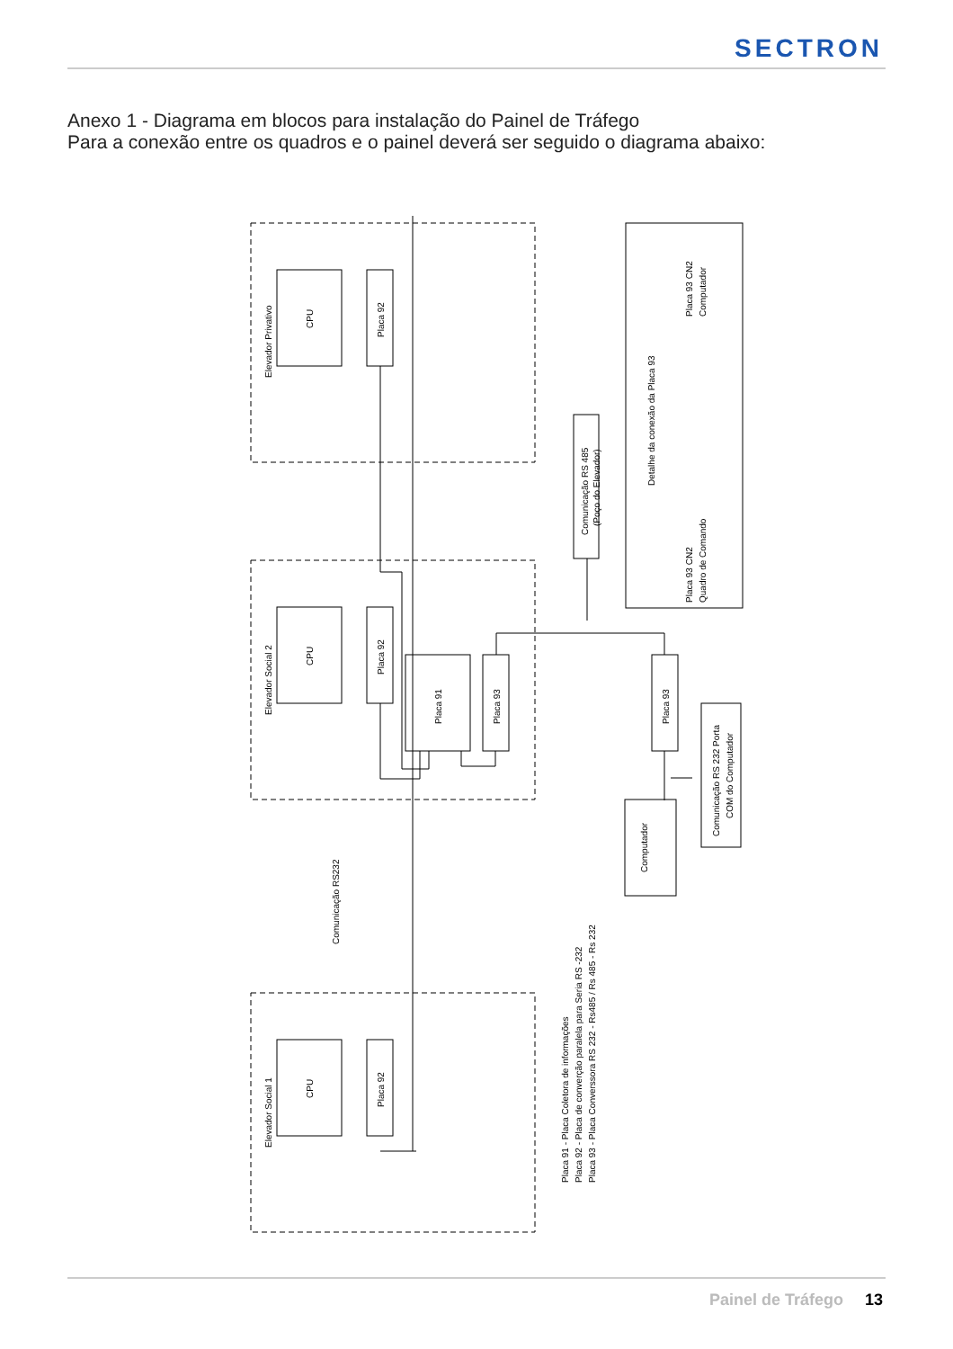SECTRON
Anexo 1 - Diagrama em blocos para instalação do Painel de Tráfego
Para a conexão entre os quadros e o painel deverá ser seguido o diagrama abaixo:
Elevador Privativo
CPU
Placa 92
Elevador Social 2
CPU
Placa 92
Elevador Social 1
CPU
Placa 92
Placa 91
Placa 93
Placa 93
Computador
Comunicação RS 232 Porta
COM do Computador
Comunicação RS 485
(Poço do Elevador)
Comunicação RS232
Detalhe da conexão da Placa 93
Placa 93 CN2
Computador
Placa 93 CN2
Quadro de Comando
Placa 91 - Placa Coletora de informações
Placa 92 - Placa de converção paralela para Seria RS -232
Placa 93 - Placa Converssora RS 232 - Rs485 / Rs 485 - Rs 232
Painel de Tráfego 13